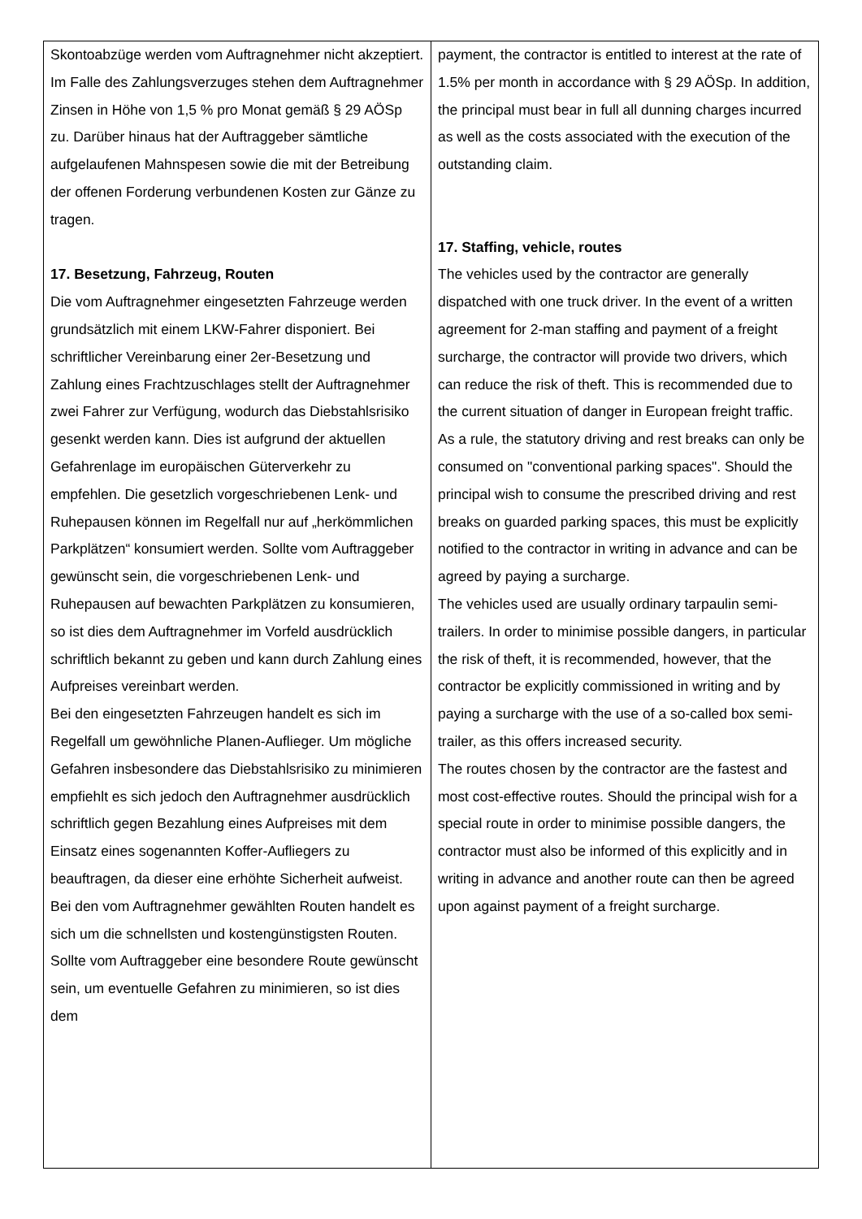| Skontoabzüge werden vom Auftragnehmer nicht akzeptiert. Im Falle des Zahlungsverzuges stehen dem Auftragnehmer Zinsen in Höhe von 1,5 % pro Monat gemäß § 29 AÖSp zu. Darüber hinaus hat der Auftraggeber sämtliche aufgelaufenen Mahnspesen sowie die mit der Betreibung der offenen Forderung verbundenen Kosten zur Gänze zu tragen. 17. Besetzung, Fahrzeug, Routen Die vom Auftragnehmer eingesetzten Fahrzeuge werden grundsätzlich mit einem LKW-Fahrer disponiert. Bei schriftlicher Vereinbarung einer 2er-Besetzung und Zahlung eines Frachtzuschlages stellt der Auftragnehmer zwei Fahrer zur Verfügung, wodurch das Diebstahlsrisiko gesenkt werden kann. Dies ist aufgrund der aktuellen Gefahrenlage im europäischen Güterverkehr zu empfehlen. Die gesetzlich vorgeschriebenen Lenk- und Ruhepausen können im Regelfall nur auf „herkömmlichen Parkplätzen“ konsumiert werden. Sollte vom Auftraggeber gewünscht sein, die vorgeschriebenen Lenk- und Ruhepausen auf bewachten Parkplätzen zu konsumieren, so ist dies dem Auftragnehmer im Vorfeld ausdrücklich schriftlich bekannt zu geben und kann durch Zahlung eines Aufpreises vereinbart werden. Bei den eingesetzten Fahrzeugen handelt es sich im Regelfall um gewöhnliche Planen-Auflieger. Um mögliche Gefahren insbesondere das Diebstahlsrisiko zu minimieren empfiehlt es sich jedoch den Auftragnehmer ausdrücklich schriftlich gegen Bezahlung eines Aufpreises mit dem Einsatz eines sogenannten Koffer-Aufliegers zu beauftragen, da dieser eine erhöhte Sicherheit aufweist. Bei den vom Auftragnehmer gewählten Routen handelt es sich um die schnellsten und kostengünstigsten Routen. Sollte vom Auftraggeber eine besondere Route gewünscht sein, um eventuelle Gefahren zu minimieren, so ist dies dem | payment, the contractor is entitled to interest at the rate of 1.5% per month in accordance with § 29 AÖSp. In addition, the principal must bear in full all dunning charges incurred as well as the costs associated with the execution of the outstanding claim. 17. Staffing, vehicle, routes The vehicles used by the contractor are generally dispatched with one truck driver. In the event of a written agreement for 2-man staffing and payment of a freight surcharge, the contractor will provide two drivers, which can reduce the risk of theft. This is recommended due to the current situation of danger in European freight traffic. As a rule, the statutory driving and rest breaks can only be consumed on "conventional parking spaces". Should the principal wish to consume the prescribed driving and rest breaks on guarded parking spaces, this must be explicitly notified to the contractor in writing in advance and can be agreed by paying a surcharge. The vehicles used are usually ordinary tarpaulin semi-trailers. In order to minimise possible dangers, in particular the risk of theft, it is recommended, however, that the contractor be explicitly commissioned in writing and by paying a surcharge with the use of a so-called box semi-trailer, as this offers increased security. The routes chosen by the contractor are the fastest and most cost-effective routes. Should the principal wish for a special route in order to minimise possible dangers, the contractor must also be informed of this explicitly and in writing in advance and another route can then be agreed upon against payment of a freight surcharge. |